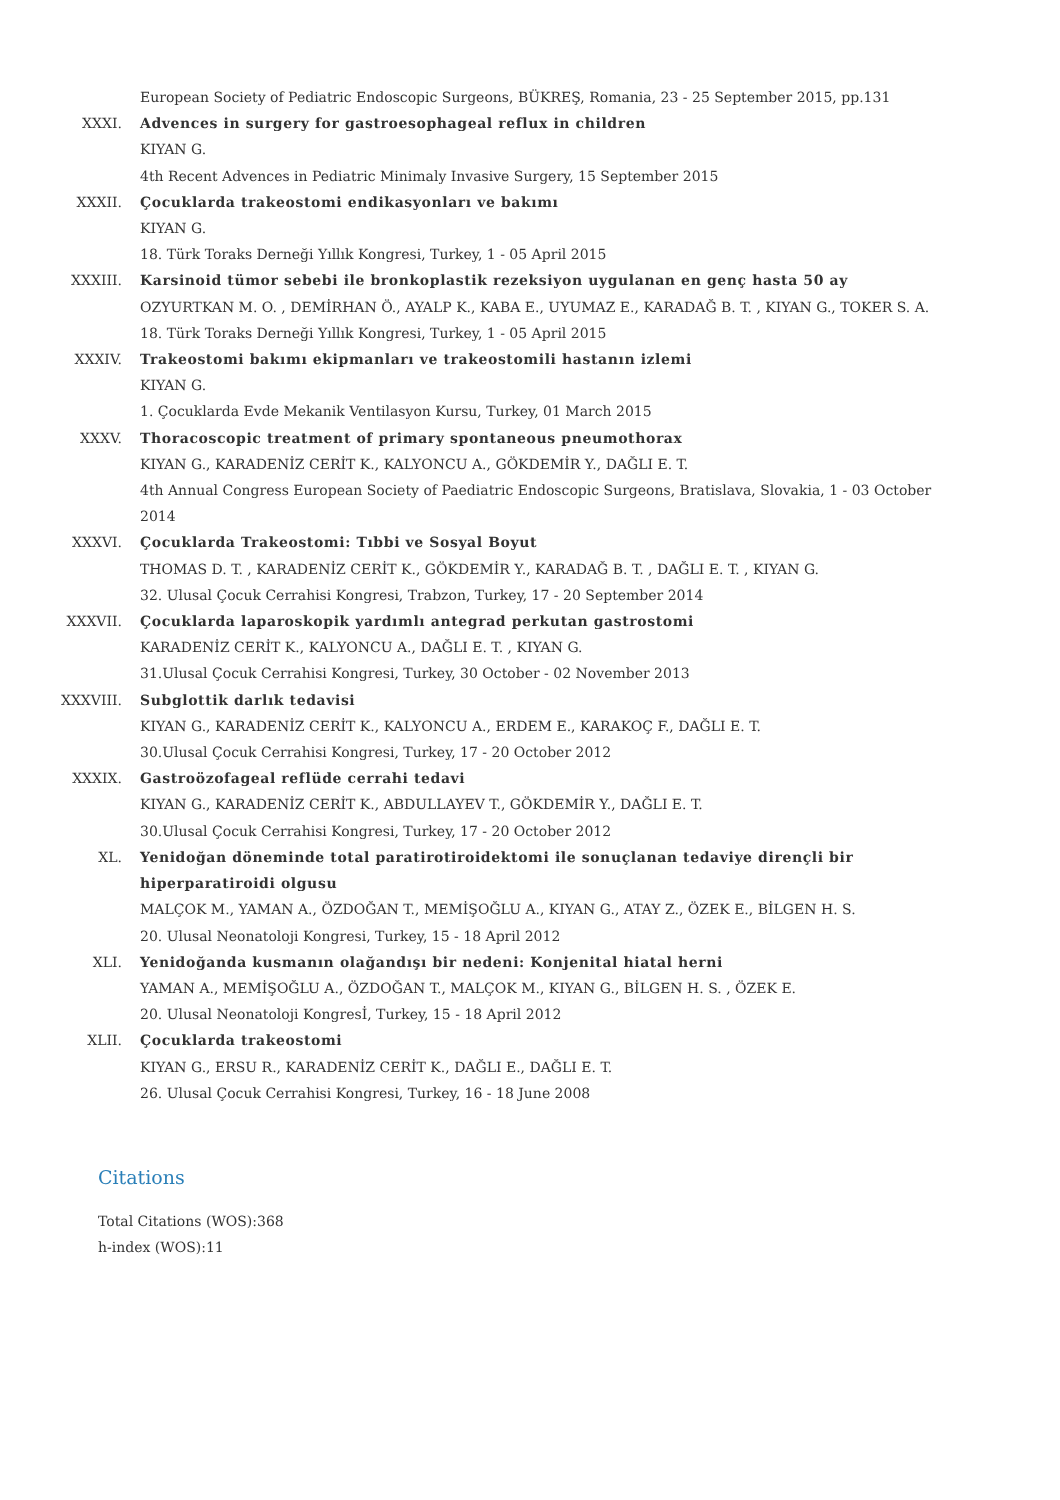European Society of Pediatric Endoscopic Surgeons, BÜKREŞ, Romania, 23 - 25 September 2015, pp.131
XXXI. Advences in surgery for gastroesophageal reflux in children
KIYAN G.
4th Recent Advences in Pediatric Minimaly Invasive Surgery, 15 September 2015
XXXII. Çocuklarda trakeostomi endikasyonları ve bakımı
KIYAN G.
18. Türk Toraks Derneği Yıllık Kongresi, Turkey, 1 - 05 April 2015
XXXIII. Karsinoid tümor sebebi ile bronkoplastik rezeksiyon uygulanan en genç hasta 50 ay
OZYURTKAN M. O. , DEMİRHAN Ö., AYALP K., KABA E., UYUMAZ E., KARADAĞ B. T. , KIYAN G., TOKER S. A.
18. Türk Toraks Derneği Yıllık Kongresi, Turkey, 1 - 05 April 2015
XXXIV. Trakeostomi bakımı ekipmanları ve trakeostomili hastanın izlemi
KIYAN G.
1. Çocuklarda Evde Mekanik Ventilasyon Kursu, Turkey, 01 March 2015
XXXV. Thoracoscopic treatment of primary spontaneous pneumothorax
KIYAN G., KARADENİZ CERİT K., KALYONCU A., GÖKDEMİR Y., DAĞLI E. T.
4th Annual Congress European Society of Paediatric Endoscopic Surgeons, Bratislava, Slovakia, 1 - 03 October 2014
XXXVI. Çocuklarda Trakeostomi: Tıbbi ve Sosyal Boyut
THOMAS D. T. , KARADENİZ CERİT K., GÖKDEMİR Y., KARADAĞ B. T. , DAĞLI E. T. , KIYAN G.
32. Ulusal Çocuk Cerrahisi Kongresi, Trabzon, Turkey, 17 - 20 September 2014
XXXVII. Çocuklarda laparoskopik yardımlı antegrad perkutan gastrostomi
KARADENİZ CERİT K., KALYONCU A., DAĞLI E. T. , KIYAN G.
31.Ulusal Çocuk Cerrahisi Kongresi, Turkey, 30 October - 02 November 2013
XXXVIII. Subglottik darlık tedavisi
KIYAN G., KARADENİZ CERİT K., KALYONCU A., ERDEM E., KARAKOÇ F., DAĞLI E. T.
30.Ulusal Çocuk Cerrahisi Kongresi, Turkey, 17 - 20 October 2012
XXXIX. Gastroözofageal reflüde cerrahi tedavi
KIYAN G., KARADENİZ CERİT K., ABDULLAYEV T., GÖKDEMİR Y., DAĞLI E. T.
30.Ulusal Çocuk Cerrahisi Kongresi, Turkey, 17 - 20 October 2012
XL. Yenidoğan döneminde total paratirotiroidektomi ile sonuçlanan tedaviye dirençli bir hiperparatiroidi olgusu
MALÇOK M., YAMAN A., ÖZDOĞAN T., MEMİŞOĞLU A., KIYAN G., ATAY Z., ÖZEK E., BİLGEN H. S.
20. Ulusal Neonatoloji Kongresi, Turkey, 15 - 18 April 2012
XLI. Yenidoğanda kusmanın olağandışı bir nedeni: Konjenital hiatal herni
YAMAN A., MEMİŞOĞLU A., ÖZDOĞAN T., MALÇOK M., KIYAN G., BİLGEN H. S. , ÖZEK E.
20. Ulusal Neonatoloji Kongresİ, Turkey, 15 - 18 April 2012
XLII. Çocuklarda trakeostomi
KIYAN G., ERSU R., KARADENİZ CERİT K., DAĞLI E., DAĞLI E. T.
26. Ulusal Çocuk Cerrahisi Kongresi, Turkey, 16 - 18 June 2008
Citations
Total Citations (WOS):368
h-index (WOS):11